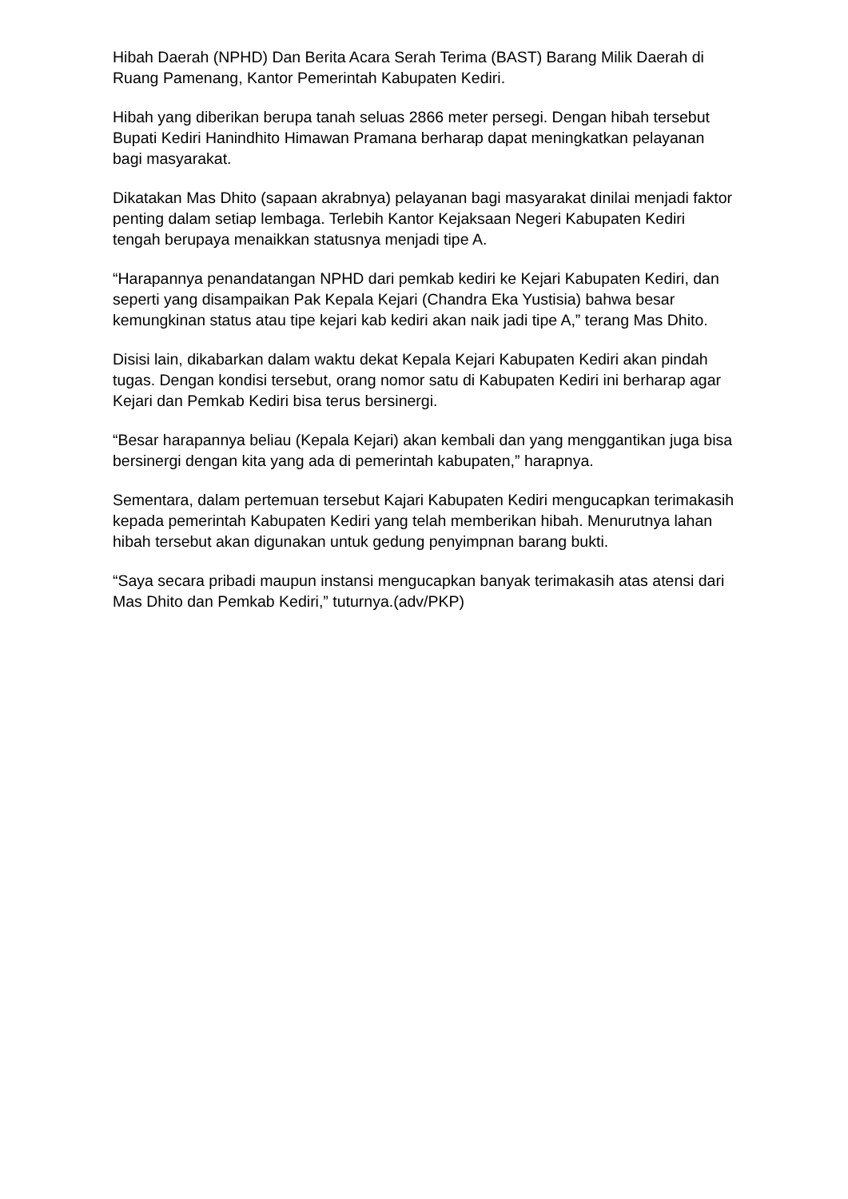Hibah Daerah (NPHD) Dan Berita Acara Serah Terima (BAST) Barang Milik Daerah di Ruang Pamenang, Kantor Pemerintah Kabupaten Kediri.
Hibah yang diberikan berupa tanah seluas 2866 meter persegi. Dengan hibah tersebut Bupati Kediri Hanindhito Himawan Pramana berharap dapat meningkatkan pelayanan bagi masyarakat.
Dikatakan Mas Dhito (sapaan akrabnya) pelayanan bagi masyarakat dinilai menjadi faktor penting dalam setiap lembaga. Terlebih Kantor Kejaksaan Negeri Kabupaten Kediri tengah berupaya menaikkan statusnya menjadi tipe A.
“Harapannya penandatangan NPHD dari pemkab kediri ke Kejari Kabupaten Kediri, dan seperti yang disampaikan Pak Kepala Kejari (Chandra Eka Yustisia) bahwa besar kemungkinan status atau tipe kejari kab kediri akan naik jadi tipe A,” terang Mas Dhito.
Disisi lain, dikabarkan dalam waktu dekat Kepala Kejari Kabupaten Kediri akan pindah tugas. Dengan kondisi tersebut, orang nomor satu di Kabupaten Kediri ini berharap agar Kejari dan Pemkab Kediri bisa terus bersinergi.
“Besar harapannya beliau (Kepala Kejari) akan kembali dan yang menggantikan juga bisa bersinergi dengan kita yang ada di pemerintah kabupaten,” harapnya.
Sementara, dalam pertemuan tersebut Kajari Kabupaten Kediri mengucapkan terimakasih kepada pemerintah Kabupaten Kediri yang telah memberikan hibah. Menurutnya lahan hibah tersebut akan digunakan untuk gedung penyimpnan barang bukti.
“Saya secara pribadi maupun instansi mengucapkan banyak terimakasih atas atensi dari Mas Dhito dan Pemkab Kediri,” tuturnya.(adv/PKP)